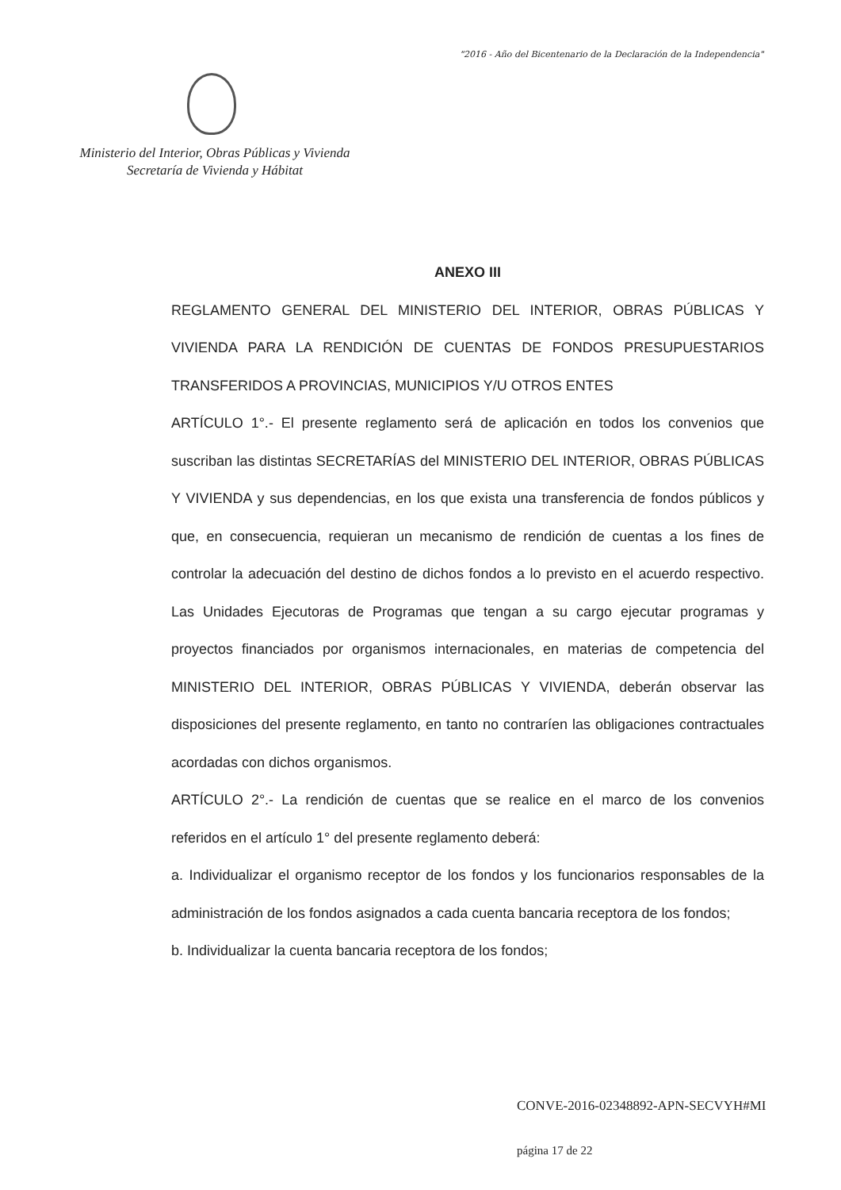"2016 - Año del Bicentenario de la Declaración de la Independencia"
Ministerio del Interior, Obras Públicas y Vivienda
Secretaría de Vivienda y Hábitat
ANEXO III
REGLAMENTO GENERAL DEL MINISTERIO DEL INTERIOR, OBRAS PÚBLICAS Y VIVIENDA PARA LA RENDICIÓN DE CUENTAS DE FONDOS PRESUPUESTARIOS TRANSFERIDOS A PROVINCIAS, MUNICIPIOS Y/U OTROS ENTES
ARTÍCULO 1°.- El presente reglamento será de aplicación en todos los convenios que suscriban las distintas SECRETARÍAS del MINISTERIO DEL INTERIOR, OBRAS PÚBLICAS Y VIVIENDA y sus dependencias, en los que exista una transferencia de fondos públicos y que, en consecuencia, requieran un mecanismo de rendición de cuentas a los fines de controlar la adecuación del destino de dichos fondos a lo previsto en el acuerdo respectivo. Las Unidades Ejecutoras de Programas que tengan a su cargo ejecutar programas y proyectos financiados por organismos internacionales, en materias de competencia del MINISTERIO DEL INTERIOR, OBRAS PÚBLICAS Y VIVIENDA, deberán observar las disposiciones del presente reglamento, en tanto no contraríen las obligaciones contractuales acordadas con dichos organismos.
ARTÍCULO 2°.- La rendición de cuentas que se realice en el marco de los convenios referidos en el artículo 1° del presente reglamento deberá:
a. Individualizar el organismo receptor de los fondos y los funcionarios responsables de la administración de los fondos asignados a cada cuenta bancaria receptora de los fondos;
b. Individualizar la cuenta bancaria receptora de los fondos;
CONVE-2016-02348892-APN-SECVYH#MI
página 17 de 22